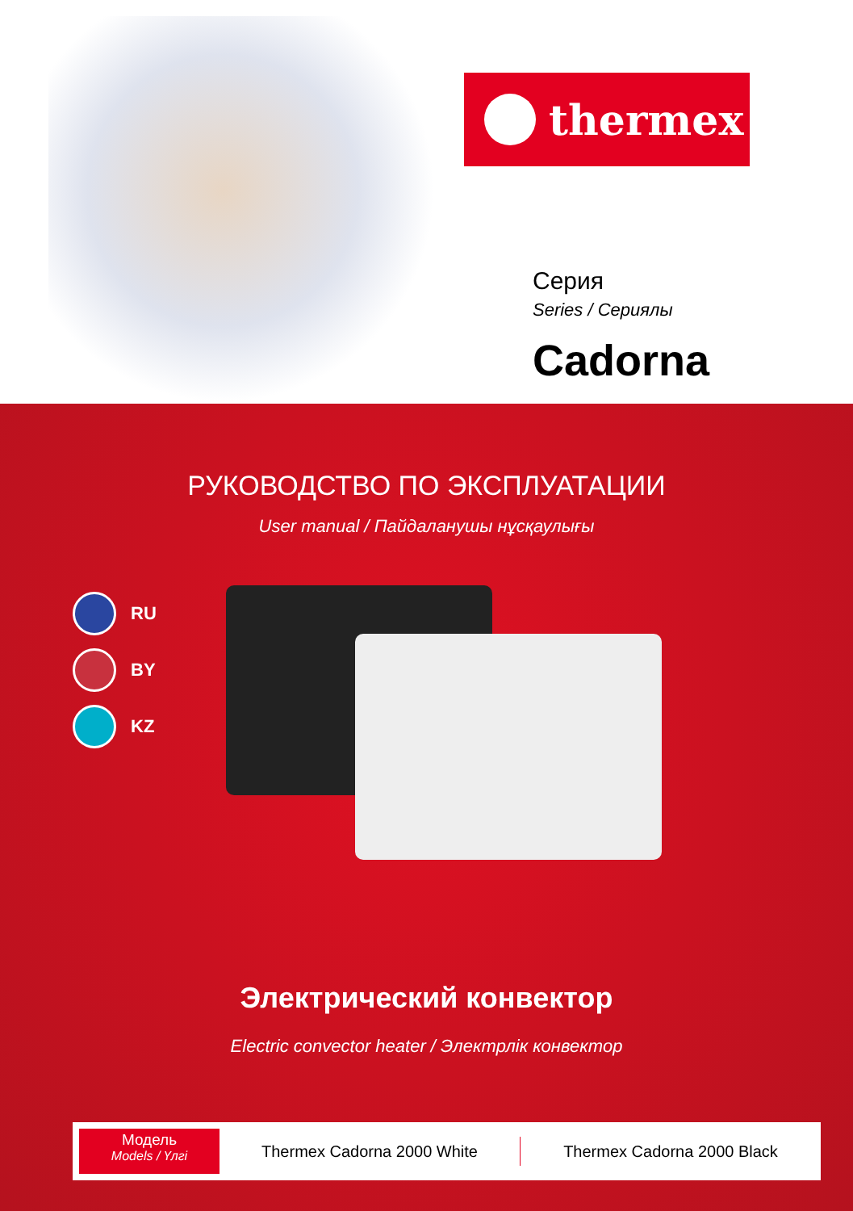thermex
Серия
Series / Сериялы
Cadorna
РУКОВОДСТВО ПО ЭКСПЛУАТАЦИИ
User manual / Пайдаланушы нұсқаулығы
RU
BY
KZ
Электрический конвектор
Electric convector heater / Электрлік конвектор
Модель
Models / Үлгі
Thermex Cadorna 2000 White Thermex Cadorna 2000 Black